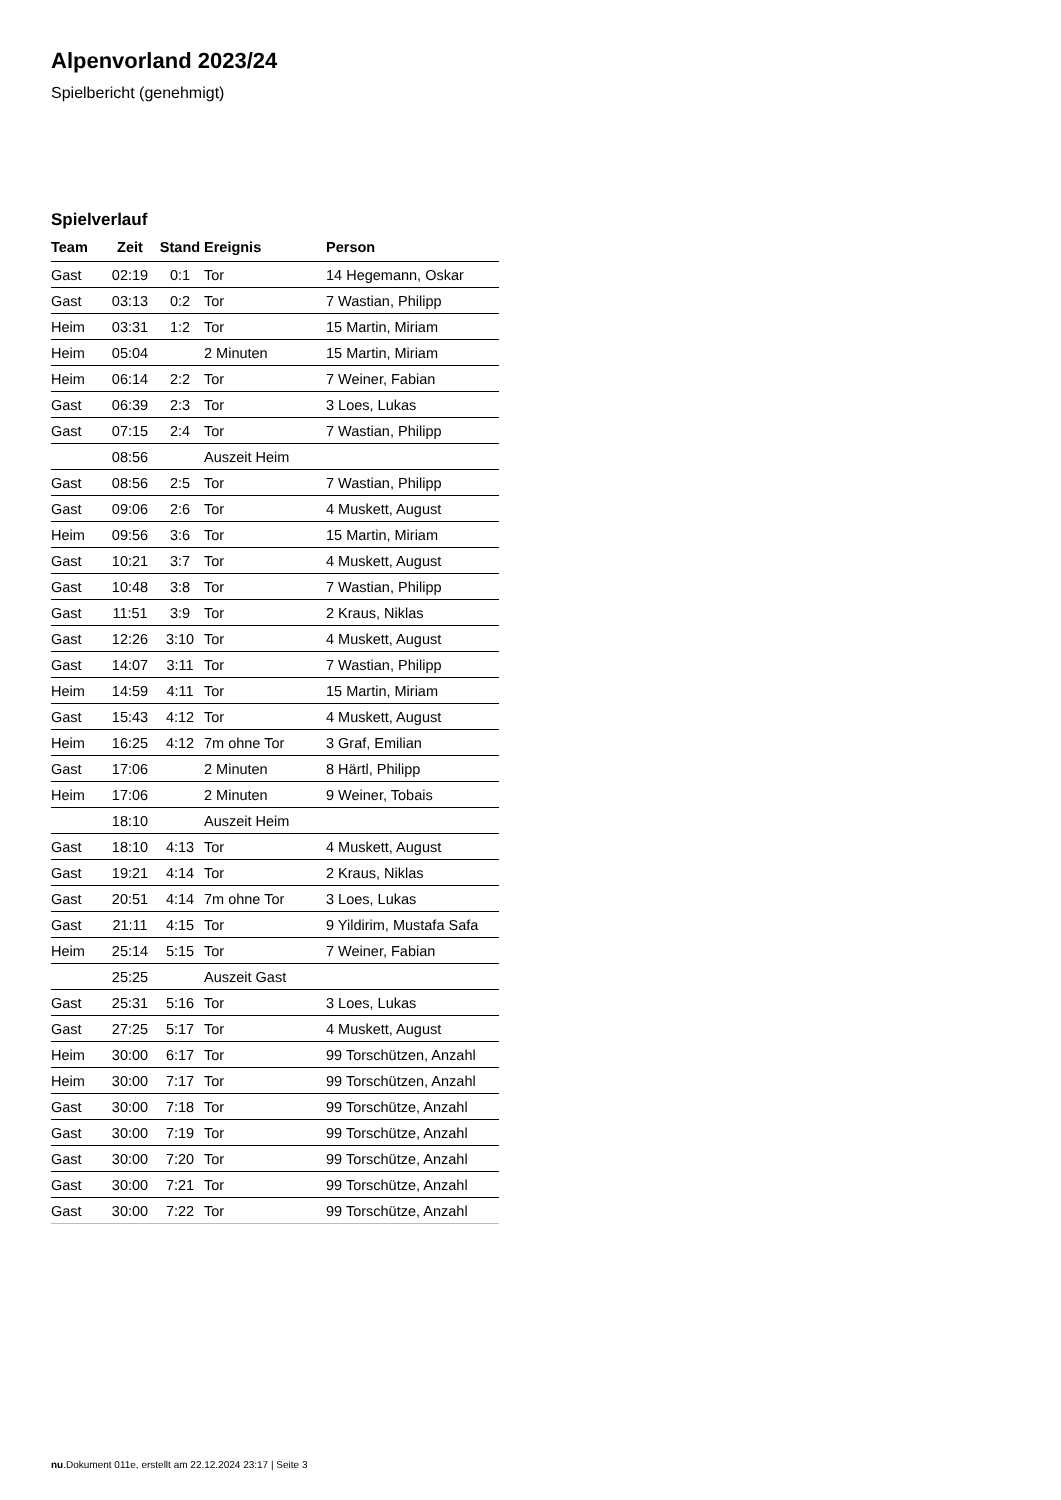Alpenvorland 2023/24
Spielbericht (genehmigt)
Spielverlauf
| Team | Zeit | Stand | Ereignis | Person |
| --- | --- | --- | --- | --- |
| Gast | 02:19 | 0:1 | Tor | 14 Hegemann, Oskar |
| Gast | 03:13 | 0:2 | Tor | 7 Wastian, Philipp |
| Heim | 03:31 | 1:2 | Tor | 15 Martin, Miriam |
| Heim | 05:04 | | 2 Minuten | 15 Martin, Miriam |
| Heim | 06:14 | 2:2 | Tor | 7 Weiner, Fabian |
| Gast | 06:39 | 2:3 | Tor | 3 Loes, Lukas |
| Gast | 07:15 | 2:4 | Tor | 7 Wastian, Philipp |
| | 08:56 | | Auszeit Heim | |
| Gast | 08:56 | 2:5 | Tor | 7 Wastian, Philipp |
| Gast | 09:06 | 2:6 | Tor | 4 Muskett, August |
| Heim | 09:56 | 3:6 | Tor | 15 Martin, Miriam |
| Gast | 10:21 | 3:7 | Tor | 4 Muskett, August |
| Gast | 10:48 | 3:8 | Tor | 7 Wastian, Philipp |
| Gast | 11:51 | 3:9 | Tor | 2 Kraus, Niklas |
| Gast | 12:26 | 3:10 | Tor | 4 Muskett, August |
| Gast | 14:07 | 3:11 | Tor | 7 Wastian, Philipp |
| Heim | 14:59 | 4:11 | Tor | 15 Martin, Miriam |
| Gast | 15:43 | 4:12 | Tor | 4 Muskett, August |
| Heim | 16:25 | 4:12 | 7m ohne Tor | 3 Graf, Emilian |
| Gast | 17:06 | | 2 Minuten | 8 Härtl, Philipp |
| Heim | 17:06 | | 2 Minuten | 9 Weiner, Tobais |
| | 18:10 | | Auszeit Heim | |
| Gast | 18:10 | 4:13 | Tor | 4 Muskett, August |
| Gast | 19:21 | 4:14 | Tor | 2 Kraus, Niklas |
| Gast | 20:51 | 4:14 | 7m ohne Tor | 3 Loes, Lukas |
| Gast | 21:11 | 4:15 | Tor | 9 Yildirim, Mustafa Safa |
| Heim | 25:14 | 5:15 | Tor | 7 Weiner, Fabian |
| | 25:25 | | Auszeit Gast | |
| Gast | 25:31 | 5:16 | Tor | 3 Loes, Lukas |
| Gast | 27:25 | 5:17 | Tor | 4 Muskett, August |
| Heim | 30:00 | 6:17 | Tor | 99 Torschützen, Anzahl |
| Heim | 30:00 | 7:17 | Tor | 99 Torschützen, Anzahl |
| Gast | 30:00 | 7:18 | Tor | 99 Torschütze, Anzahl |
| Gast | 30:00 | 7:19 | Tor | 99 Torschütze, Anzahl |
| Gast | 30:00 | 7:20 | Tor | 99 Torschütze, Anzahl |
| Gast | 30:00 | 7:21 | Tor | 99 Torschütze, Anzahl |
| Gast | 30:00 | 7:22 | Tor | 99 Torschütze, Anzahl |
nu.Dokument 011e, erstellt am 22.12.2024 23:17 | Seite 3